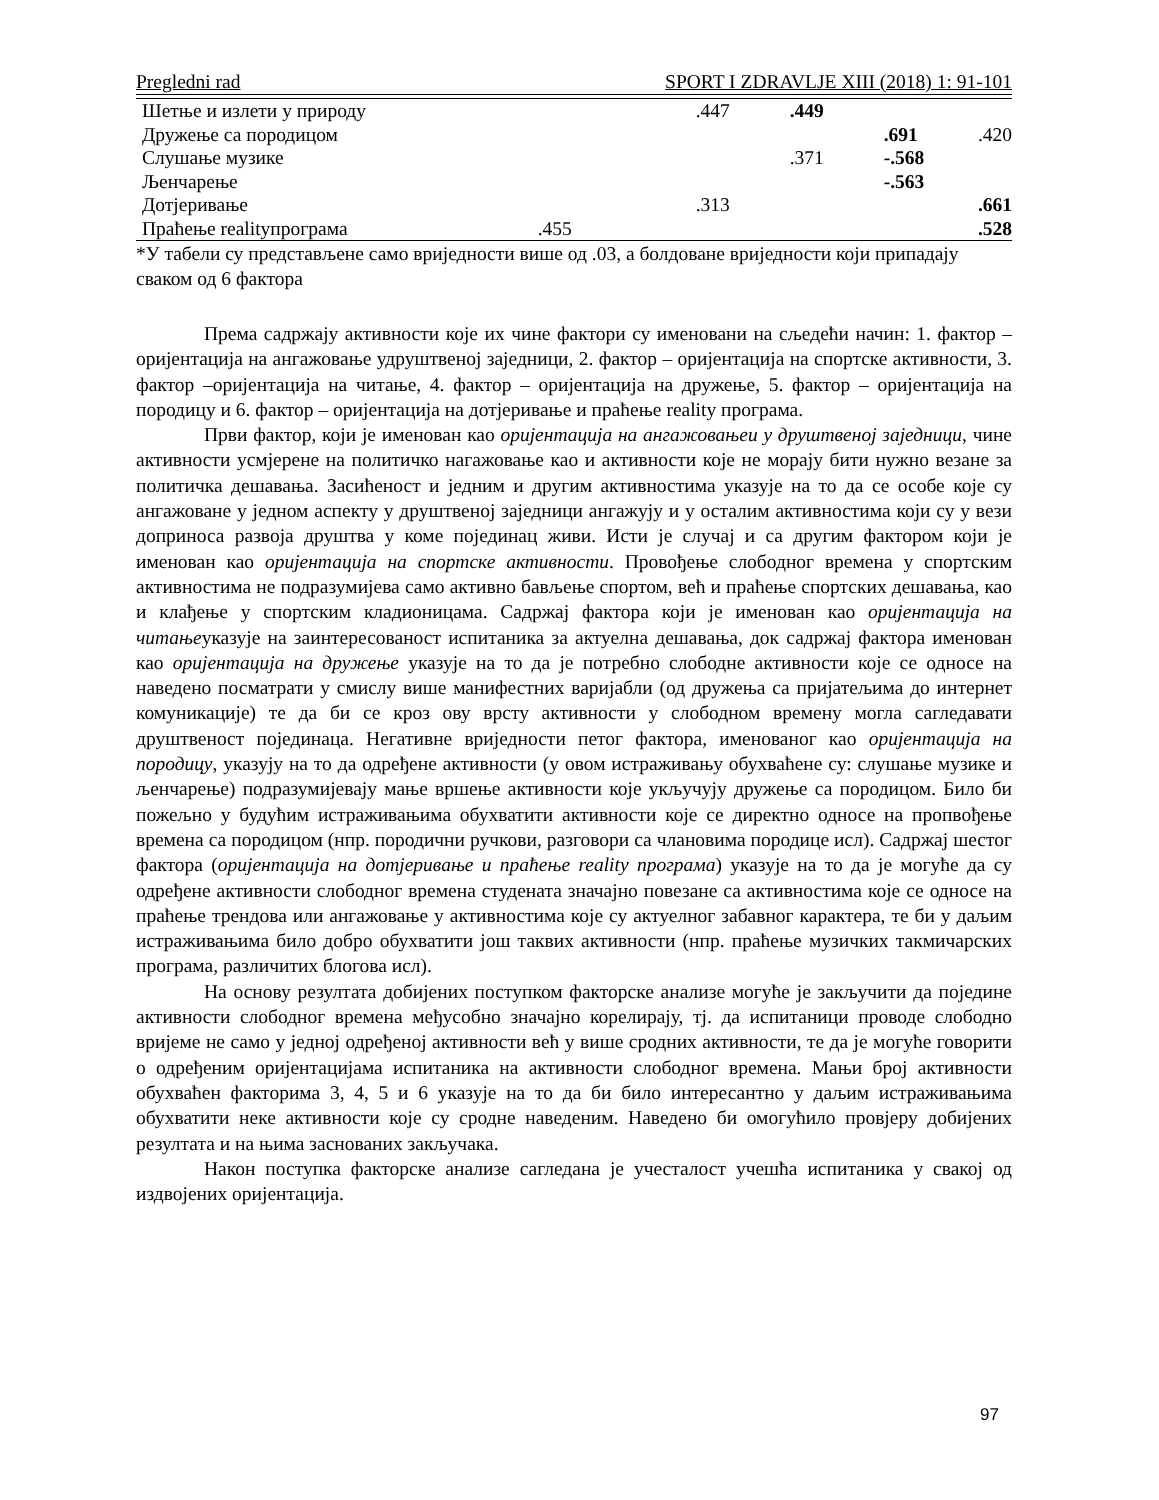Pregledni rad SPORT I ZDRAVLJE XIII (2018) 1: 91-101
| Шетње и излети у природу | | .447 | .449 | | |
| Дружење са породицом | | | | .691 | .420 |
| Слушање музике | | | .371 | -.568 | |
| Љенчарење | | | | -.563 | |
| Дотјеривање | | .313 | | | .661 |
| Праћење realityпрограма | .455 | | | | .528 |
*У табели су представљене само вриједности више од .03, а болдоване вриједности који припадају сваком од 6 фактора
Према садржају активности које их чине фактори су именовани на сљедећи начин: 1. фактор – оријентација на ангажовање удруштвеној заједници, 2. фактор – оријентација на спортске активности, 3. фактор –оријентација на читање, 4. фактор – оријентација на дружење, 5. фактор – оријентација на породицу и 6. фактор – оријентација на дотјеривање и праћење reality програма.
Први фактор, који је именован као оријентација на ангажовањеи у друштвеној заједници, чине активности усмјерене на политичко нагажовање као и активности које не морају бити нужно везане за политичка дешавања. Засићеност и једним и другим активностима указује на то да се особе које су ангажоване у једном аспекту у друштвеној заједници ангажују и у осталим активностима који су у вези доприноса развоја друштва у коме појединац живи. Исти је случај и са другим фактором који је именован као оријентација на спортске активности. Провођење слободног времена у спортским активностима не подразумијева само активно бављење спортом, већ и праћење спортских дешавања, као и клађење у спортским кладионицама. Садржај фактора који је именован као оријентација на читањеуказује на заинтересованост испитаника за актуелна дешавања, док садржај фактора именован као оријентација на дружење указује на то да је потребно слободне активности које се односе на наведено посматрати у смислу више манифестних варијабли (од дружења са пријатељима до интернет комуникације) те да би се кроз ову врсту активности у слободном времену могла сагледавати друштвеност појединаца. Негативне вриједности петог фактора, именованог као оријентација на породицу, указују на то да одређене активности (у овом истраживању обухваћене су: слушање музике и љенчарење) подразумијевају мање вршење активности које укључују дружење са породицом. Било би пожељно у будућим истраживањима обухватити активности које се директно односе на пропвођење времена са породицом (нпр. породични ручкови, разговори са члановима породице исл). Садржај шестог фактора (оријентација на дотјеривање и праћење reality програма) указује на то да је могуће да су одређене активности слободног времена студената значајно повезане са активностима које се односе на праћење трендова или ангажовање у активностима које су актуелног забавног карактера, те би у даљим истраживањима било добро обухватити још таквих активности (нпр. праћење музичких такмичарских програма, различитих блогова исл).
На основу резултата добијених поступком факторске анализе могуће је закључити да поједине активности слободног времена међусобно значајно корелирају, тј. да испитаници проводе слободно вријеме не само у једној одређеној активности већ у више сродних активности, те да је могуће говорити о одређеним оријентацијама испитаника на активности слободног времена. Мањи број активности обухваћен факторима 3, 4, 5 и 6 указује на то да би било интересантно у даљим истраживањима обухватити неке активности које су сродне наведеним. Наведено би омогућило провјеру добијених резултата и на њима заснованих закључака.
Након поступка факторске анализе сагледана је учесталост учешћа испитаника у свакој од издвојених оријентација.
97